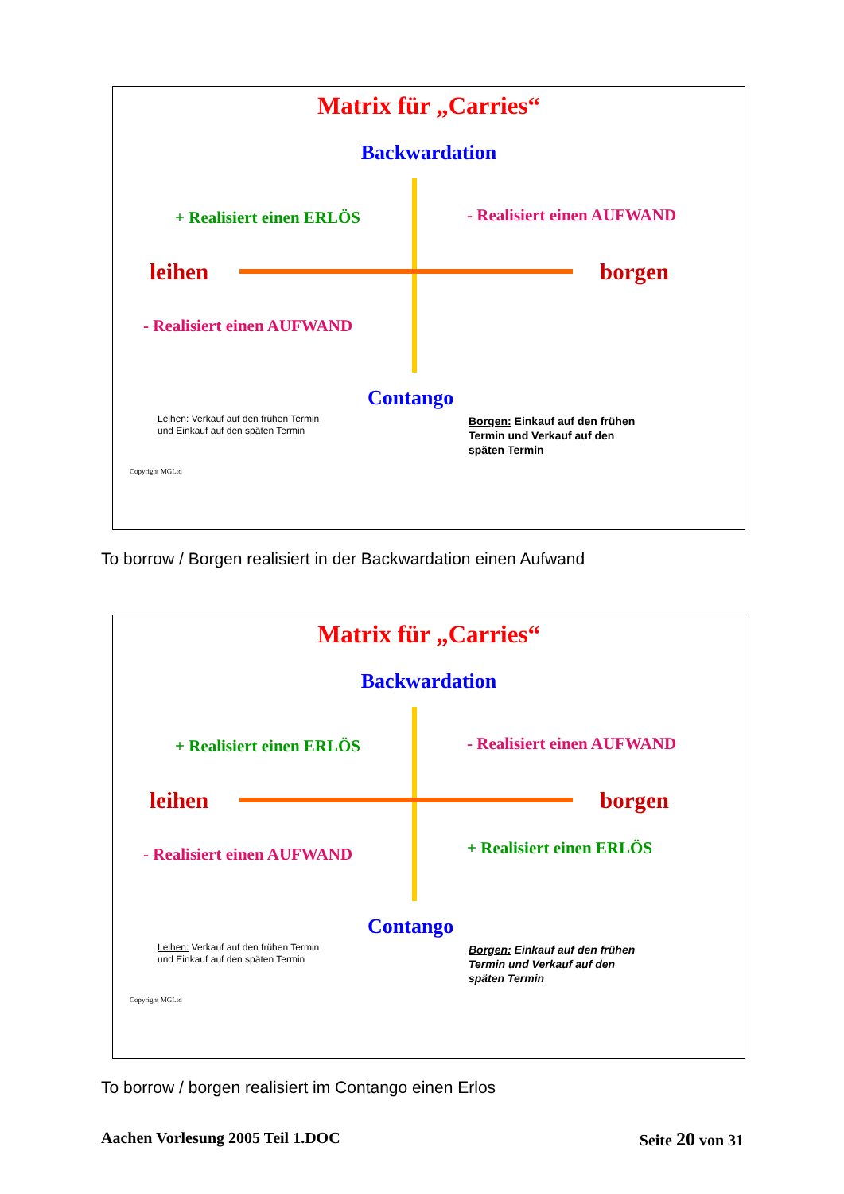Matrix für „Carries“
Backwardation
+ Realisiert einen ERLÖS - Realisiert einen AUFWAND
leihen borgen
- Realisiert einen AUFWAND
Contango
Leihen: Verkauf auf den frühen Termin
und Einkauf auf den späten Termin
Borgen: Einkauf auf den frühen
Termin und Verkauf auf den
späten Termin
Copyright MGLtd
To borrow / Borgen realisiert in der Backwardation einen Aufwand
Matrix für „Carries“
Backwardation
+ Realisiert einen ERLÖS - Realisiert einen AUFWAND
leihen borgen
- Realisiert einen AUFWAND + Realisiert einen ERLÖS
Contango
Leihen: Verkauf auf den frühen Termin
und Einkauf auf den späten Termin
Borgen: Einkauf auf den frühen
Termin und Verkauf auf den
späten Termin
Copyright MGLtd
To borrow / borgen realisiert im Contango einen Erlos
Aachen Vorlesung 2005 Teil 1.DOC
Seite 20 von 31